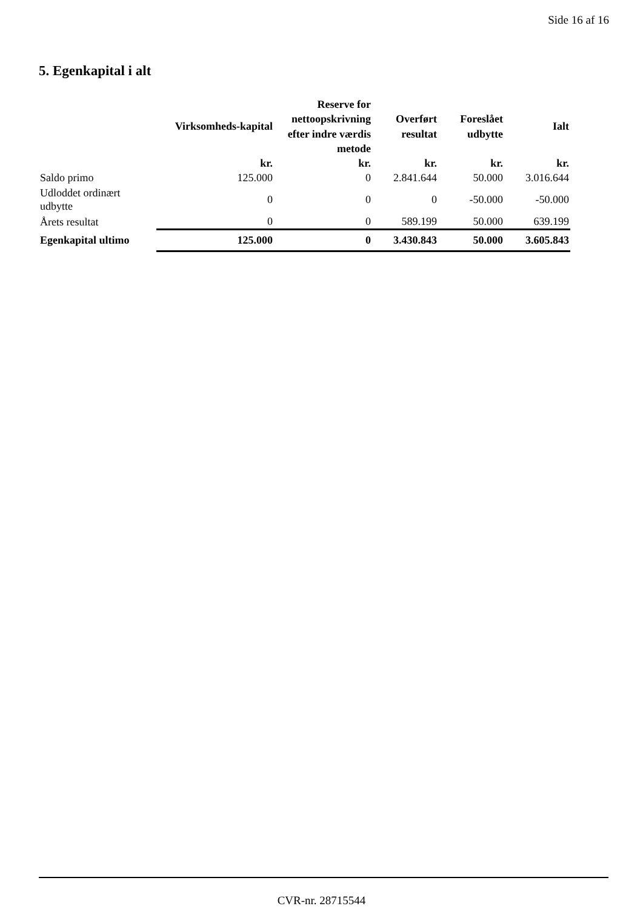Side 16 af 16
5. Egenkapital i alt
| | Virksomheds-kapital | Reserve for nettoopskrivning efter indre værdis metode | Overført resultat | Foreslået udbytte | Ialt |
| --- | --- | --- | --- | --- | --- |
| | kr. | kr. | kr. | kr. | kr. |
| Saldo primo | 125.000 | 0 | 2.841.644 | 50.000 | 3.016.644 |
| Udloddet ordinært udbytte | 0 | 0 | 0 | -50.000 | -50.000 |
| Årets resultat | 0 | 0 | 589.199 | 50.000 | 639.199 |
| Egenkapital ultimo | 125.000 | 0 | 3.430.843 | 50.000 | 3.605.843 |
CVR-nr. 28715544